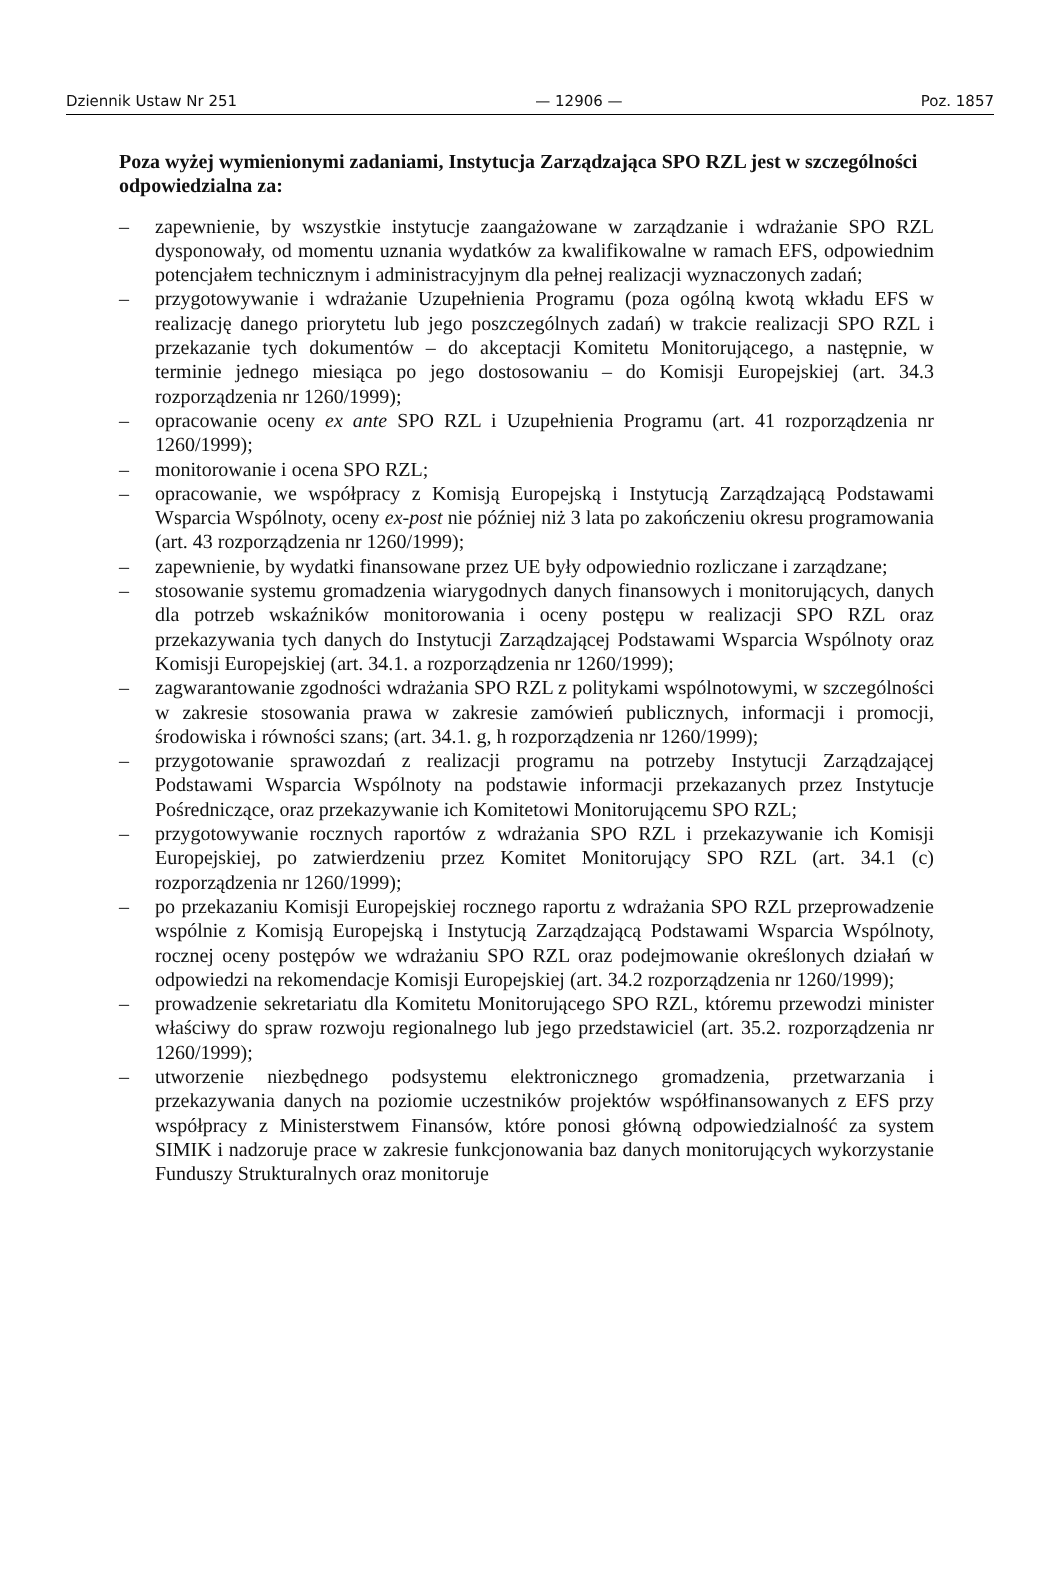Dziennik Ustaw Nr 251 — 12906 — Poz. 1857
Poza wyżej wymienionymi zadaniami, Instytucja Zarządzająca SPO RZL jest w szczególności odpowiedzialna za:
– zapewnienie, by wszystkie instytucje zaangażowane w zarządzanie i wdrażanie SPO RZL dysponowały, od momentu uznania wydatków za kwalifikowalne w ramach EFS, odpowiednim potencjałem technicznym i administracyjnym dla pełnej realizacji wyznaczonych zadań;
– przygotowywanie i wdrażanie Uzupełnienia Programu (poza ogólną kwotą wkładu EFS w realizację danego priorytetu lub jego poszczególnych zadań) w trakcie realizacji SPO RZL i przekazanie tych dokumentów – do akceptacji Komitetu Monitorującego, a następnie, w terminie jednego miesiąca po jego dostosowaniu – do Komisji Europejskiej (art. 34.3 rozporządzenia nr 1260/1999);
– opracowanie oceny ex ante SPO RZL i Uzupełnienia Programu (art. 41 rozporządzenia nr 1260/1999);
– monitorowanie i ocena SPO RZL;
– opracowanie, we współpracy z Komisją Europejską i Instytucją Zarządzającą Podstawami Wsparcia Wspólnoty, oceny ex-post nie później niż 3 lata po zakończeniu okresu programowania (art. 43 rozporządzenia nr 1260/1999);
– zapewnienie, by wydatki finansowane przez UE były odpowiednio rozliczane i zarządzane;
– stosowanie systemu gromadzenia wiarygodnych danych finansowych i monitorujących, danych dla potrzeb wskaźników monitorowania i oceny postępu w realizacji SPO RZL oraz przekazywania tych danych do Instytucji Zarządzającej Podstawami Wsparcia Wspólnoty oraz Komisji Europejskiej (art. 34.1. a rozporządzenia nr 1260/1999);
– zagwarantowanie zgodności wdrażania SPO RZL z politykami wspólnotowymi, w szczególności w zakresie stosowania prawa w zakresie zamówień publicznych, informacji i promocji, środowiska i równości szans; (art. 34.1. g, h rozporządzenia nr 1260/1999);
– przygotowanie sprawozdań z realizacji programu na potrzeby Instytucji Zarządzającej Podstawami Wsparcia Wspólnoty na podstawie informacji przekazanych przez Instytucje Pośredniczące, oraz przekazywanie ich Komitetowi Monitorującemu SPO RZL;
– przygotowywanie rocznych raportów z wdrażania SPO RZL i przekazywanie ich Komisji Europejskiej, po zatwierdzeniu przez Komitet Monitorujący SPO RZL (art. 34.1 (c) rozporządzenia nr 1260/1999);
– po przekazaniu Komisji Europejskiej rocznego raportu z wdrażania SPO RZL przeprowadzenie wspólnie z Komisją Europejską i Instytucją Zarządzającą Podstawami Wsparcia Wspólnoty, rocznej oceny postępów we wdrażaniu SPO RZL oraz podejmowanie określonych działań w odpowiedzi na rekomendacje Komisji Europejskiej (art. 34.2 rozporządzenia nr 1260/1999);
– prowadzenie sekretariatu dla Komitetu Monitorującego SPO RZL, któremu przewodzi minister właściwy do spraw rozwoju regionalnego lub jego przedstawiciel (art. 35.2. rozporządzenia nr 1260/1999);
– utworzenie niezbędnego podsystemu elektronicznego gromadzenia, przetwarzania i przekazywania danych na poziomie uczestników projektów współfinansowanych z EFS przy współpracy z Ministerstwem Finansów, które ponosi główną odpowiedzialność za system SIMIK i nadzoruje prace w zakresie funkcjonowania baz danych monitorujących wykorzystanie Funduszy Strukturalnych oraz monitoruje